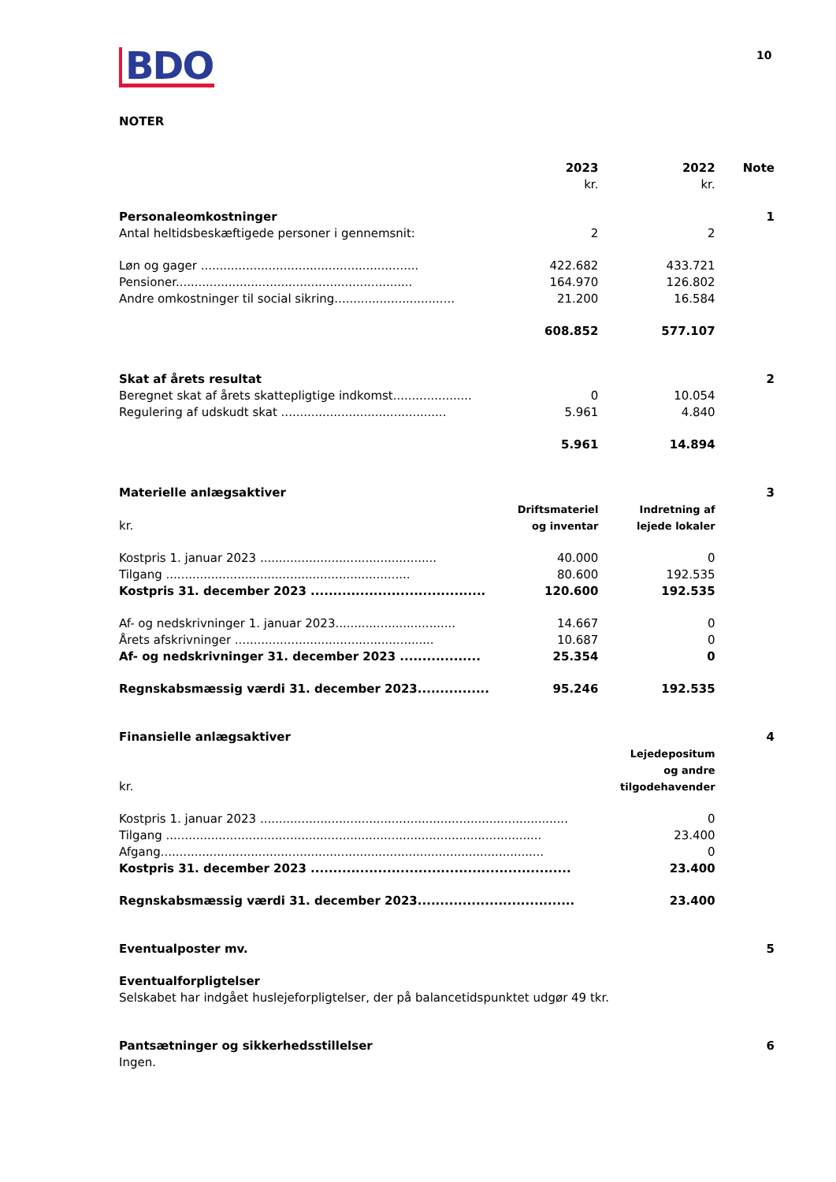BDO 10
NOTER
| | 2023 | | 2022 | Note |
| | kr. | | kr. | |
| Personaleomkostninger | | | | 1 |
| Antal heltidsbeskæftigede personer i gennemsnit: | 2 | | 2 | |
| Løn og gager .......................................................... | 422.682 | | 433.721 | |
| Pensioner............................................................... | 164.970 | | 126.802 | |
| Andre omkostninger til social sikring................................ | 21.200 | | 16.584 | |
| | 608.852 | | 577.107 | |
| Skat af årets resultat | | | | 2 |
| Beregnet skat af årets skattepligtige indkomst..................... | 0 | | 10.054 | |
| Regulering af udskudt skat ............................................ | 5.961 | | 4.840 | |
| | 5.961 | | 14.894 | |
| Materielle anlægsaktiver | | | | 3 |
| kr. | Driftsmateriel og inventar | | Indretning af lejede lokaler | |
| Kostpris 1. januar 2023 ............................................... | 40.000 | | 0 | |
| Tilgang ................................................................. | 80.600 | | 192.535 | |
| Kostpris 31. december 2023 ....................................... | 120.600 | | 192.535 | |
| Af- og nedskrivninger 1. januar 2023................................ | 14.667 | | 0 | |
| Årets afskrivninger ..................................................... | 10.687 | | 0 | |
| Af- og nedskrivninger 31. december 2023 .................. | 25.354 | | 0 | |
| Regnskabsmæssig værdi 31. december 2023................ | 95.246 | | 192.535 | |
| Finansielle anlægsaktiver | | | | 4 |
| kr. | | | Lejedepositum og andre tilgodehavender | |
| Kostpris 1. januar 2023 .................................................................................. | | | 0 | |
| Tilgang .................................................................................................... | | | 23.400 | |
| Afgang...................................................................................................... | | | 0 | |
| Kostpris 31. december 2023 .......................................................... | | | 23.400 | |
| Regnskabsmæssig værdi 31. december 2023................................... | | | 23.400 | |
| Eventualposter mv. | | | | 5 |
| Eventualforpligtelser | | | | |
| Selskabet har indgået huslejeforpligtelser, der på balancetidspunktet udgør 49 tkr. | | | | |
| Pantsætninger og sikkerhedsstillelser | | | | 6 |
| Ingen. | | | | |